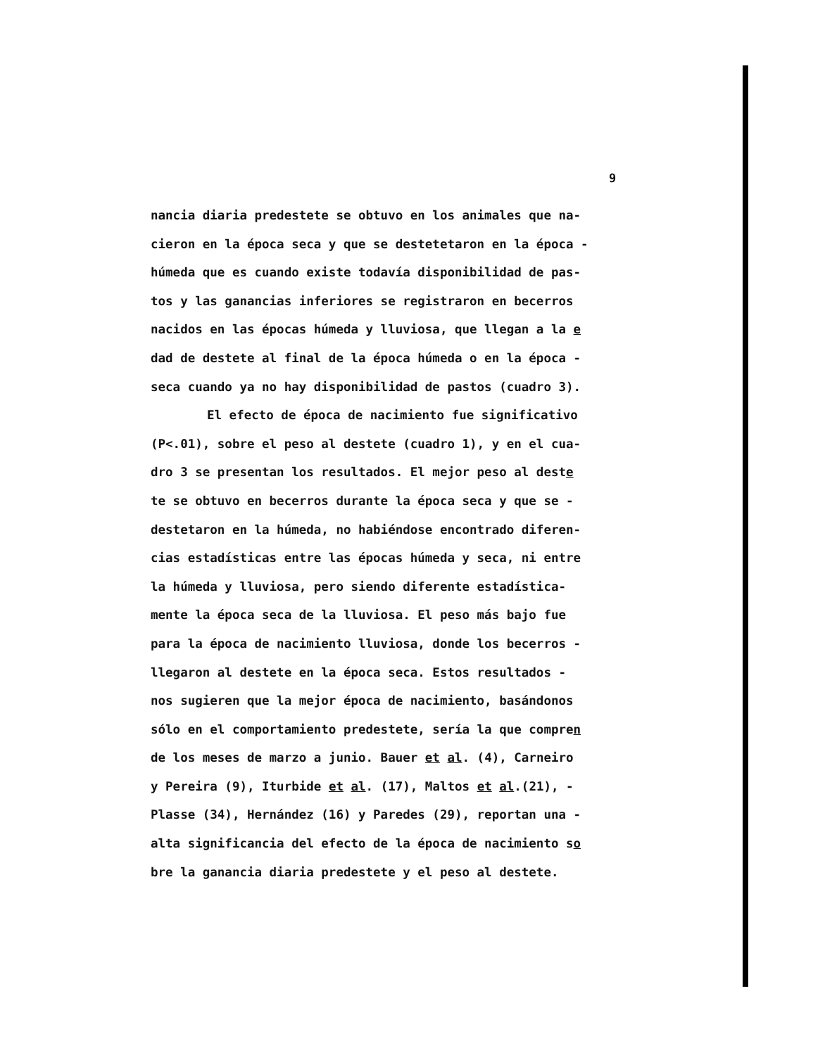9
nancia diaria predestete se obtuvo en los animales que na-
cieron en la época seca y que se destetetaron en la época -
húmeda que es cuando existe todavía disponibilidad de pas-
tos y las ganancias inferiores se registraron en becerros
nacidos en las épocas húmeda y lluviosa, que llegan a la e
dad de destete al final de la época húmeda o en la época -
seca cuando ya no hay disponibilidad de pastos (cuadro 3).
El efecto de época de nacimiento fue significativo
(P<.01), sobre el peso al destete (cuadro 1), y en el cua-
dro 3 se presentan los resultados. El mejor peso al deste
te se obtuvo en becerros durante la época seca y que se -
destetaron en la húmeda, no habiéndose encontrado diferen-
cias estadísticas entre las épocas húmeda y seca, ni entre
la húmeda y lluviosa, pero siendo diferente estadística-
mente la época seca de la lluviosa. El peso más bajo fue
para la época de nacimiento lluviosa, donde los becerros -
llegaron al destete en la época seca. Estos resultados -
nos sugieren que la mejor época de nacimiento, basándonos
sólo en el comportamiento predestete, sería la que compren
de los meses de marzo a junio. Bauer et al. (4), Carneiro
y Pereira (9), Iturbide et al. (17), Maltos et al.(21), -
Plasse (34), Hernández (16) y Paredes (29), reportan una -
alta significancia del efecto de la época de nacimiento so
bre la ganancia diaria predestete y el peso al destete.